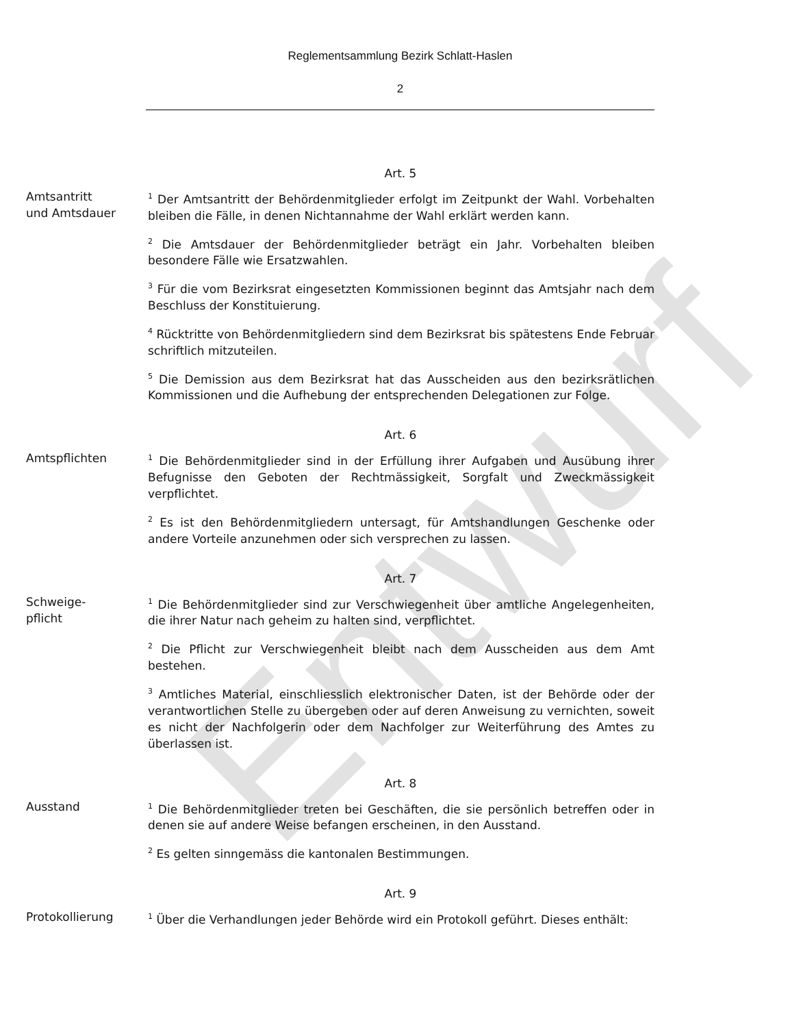Entwurf
Reglementsammlung Bezirk Schlatt-Haslen
2
Art. 5
Amtsantritt
und Amtsdauer
<sup>1</sup> Der Amtsantritt der Behördenmitglieder erfolgt im Zeitpunkt der Wahl. Vorbehalten bleiben die Fälle, in denen Nichtannahme der Wahl erklärt werden kann.
<sup>2</sup> Die Amtsdauer der Behördenmitglieder beträgt ein Jahr. Vorbehalten bleiben besondere Fälle wie Ersatzwahlen.
<sup>3</sup> Für die vom Bezirksrat eingesetzten Kommissionen beginnt das Amtsjahr nach dem Beschluss der Konstituierung.
<sup>4</sup> Rücktritte von Behördenmitgliedern sind dem Bezirksrat bis spätestens Ende Februar schriftlich mitzuteilen.
<sup>5</sup> Die Demission aus dem Bezirksrat hat das Ausscheiden aus den bezirksrätlichen Kommissionen und die Aufhebung der entsprechenden Delegationen zur Folge.
Art. 6
Amtspflichten
<sup>1</sup> Die Behördenmitglieder sind in der Erfüllung ihrer Aufgaben und Ausübung ihrer Befugnisse den Geboten der Rechtmässigkeit, Sorgfalt und Zweckmässigkeit verpflichtet.
<sup>2</sup> Es ist den Behördenmitgliedern untersagt, für Amtshandlungen Geschenke oder andere Vorteile anzunehmen oder sich versprechen zu lassen.
Art. 7
Schweige-
pflicht
<sup>1</sup> Die Behördenmitglieder sind zur Verschwiegenheit über amtliche Angelegenheiten, die ihrer Natur nach geheim zu halten sind, verpflichtet.
<sup>2</sup> Die Pflicht zur Verschwiegenheit bleibt nach dem Ausscheiden aus dem Amt bestehen.
<sup>3</sup> Amtliches Material, einschliesslich elektronischer Daten, ist der Behörde oder der verantwortlichen Stelle zu übergeben oder auf deren Anweisung zu vernichten, soweit es nicht der Nachfolgerin oder dem Nachfolger zur Weiterführung des Amtes zu überlassen ist.
Art. 8
Ausstand
<sup>1</sup> Die Behördenmitglieder treten bei Geschäften, die sie persönlich betreffen oder in denen sie auf andere Weise befangen erscheinen, in den Ausstand.
<sup>2</sup> Es gelten sinngemäss die kantonalen Bestimmungen.
Art. 9
Protokollierung
<sup>1</sup> Über die Verhandlungen jeder Behörde wird ein Protokoll geführt. Dieses enthält: